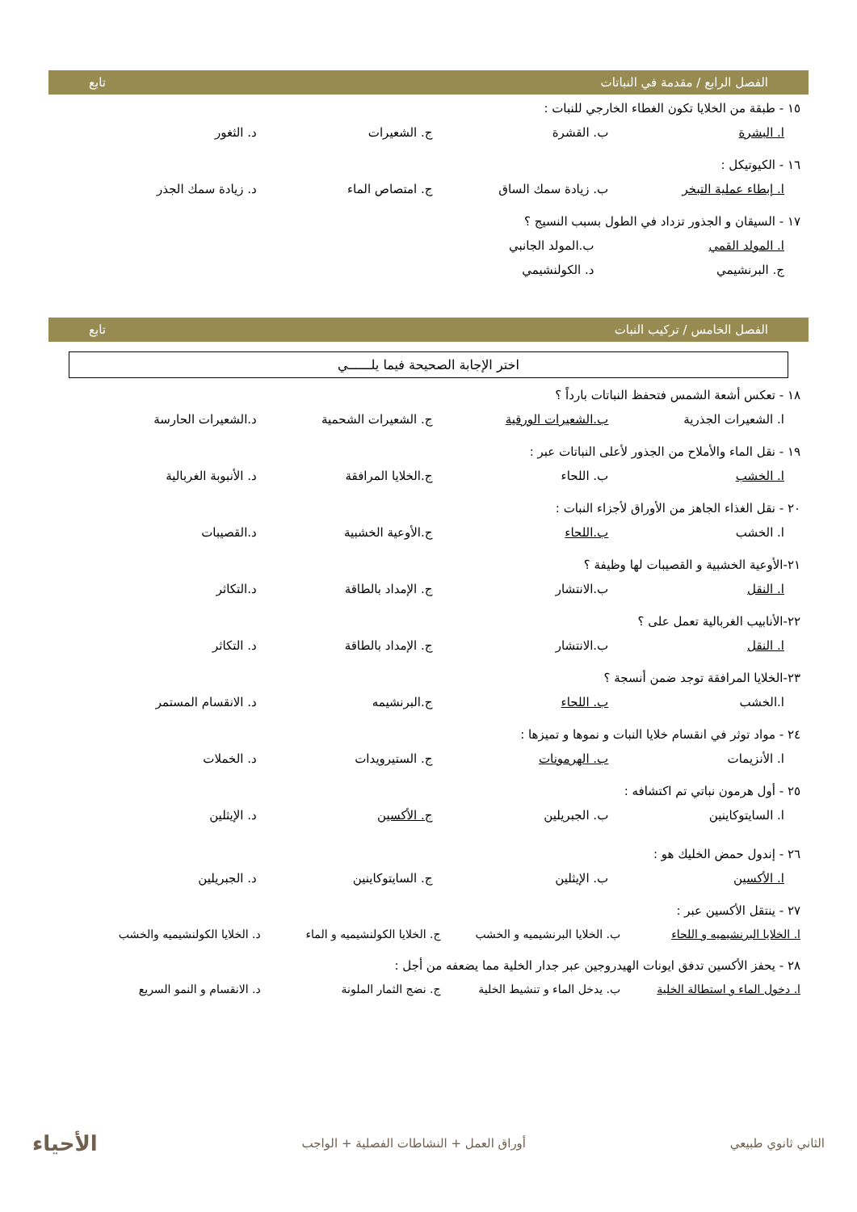الفصل الرابع / مقدمة في النباتات تابع
١٥ - طبقة من الخلايا تكون الغطاء الخارجي للنبات :
ا. البشرة ب. القشرة ج. الشعيرات د. الثغور
١٦ - الكيوتيكل :
ا. إبطاء عملية التبخر ب. زيادة سمك الساق ج. امتصاص الماء د. زيادة سمك الجذر
١٧ - السيقان و الجذور تزداد في الطول بسبب النسيج ؟
ا. المولد القمي ب.المولد الجانبي
ج. البرنشيمي د. الكولنشيمي
الفصل الخامس / تركيب النبات تابع
اختر الإجابة الصحيحة فيما يلــــــي
١٨ - تعكس أشعة الشمس فتحفظ النباتات بارداً ؟
ا. الشعيرات الجذرية ب.الشعيرات الورقية ج. الشعيرات الشحمية د.الشعيرات الحارسة
١٩ - نقل الماء والأملاح من الجذور لأعلى النباتات عبر :
ا. الخشب ب. اللحاء ج.الخلايا المرافقة د. الأنبوبة الغربالية
٢٠ - نقل الغذاء الجاهز من الأوراق لأجزاء النبات :
ا. الخشب ب.اللحاء ج.الأوعية الخشبية د.القصيبات
٢١-الأوعية الخشبية و القصيبات لها وظيفة ؟
ا. النقل ب.الانتشار ج. الإمداد بالطاقة د.التكاثر
٢٢-الأنابيب الغربالية تعمل على ؟
ا. النقل ب.الانتشار ج. الإمداد بالطاقة د. التكاثر
٢٣-الخلايا المرافقة توجد ضمن أنسجة ؟
ا.الخشب ب. اللحاء ج.البرنشيمه د. الانقسام المستمر
٢٤ - مواد توثر في انقسام خلايا النبات و نموها و تميزها :
ا. الأنزيمات ب. الهرمونات ج. الستيرويدات د. الخملات
٢٥ - أول هرمون نباتي تم اكتشافه :
ا. السايتوكاينين ب. الجبريلين ج. الأكسين د. الإيثلين
٢٦ - إندول حمض الخليك هو :
ا. الأكسين ب. الإيثلين ج. السايتوكاينين د. الجبريلين
٢٧ - ينتقل الأكسين عبر :
ا. الخلايا البرنشيميه و اللحاء ب. الخلايا البرنشيميه و الخشب ج. الخلايا الكولنشيميه و الماء د. الخلايا الكولنشيميه والخشب
٢٨ - يحفز الأكسين تدفق ايونات الهيدروجين عبر جدار الخلية مما يضعفه من أجل :
ا. دخول الماء و استطالة الخلية ب. يدخل الماء و تنشيط الخلية ج. نضج الثمار الملونة د. الانقسام و النمو السريع
الثاني ثانوي طبيعي أوراق العمل + النشاطات الفصلية + الواجب الأحياء